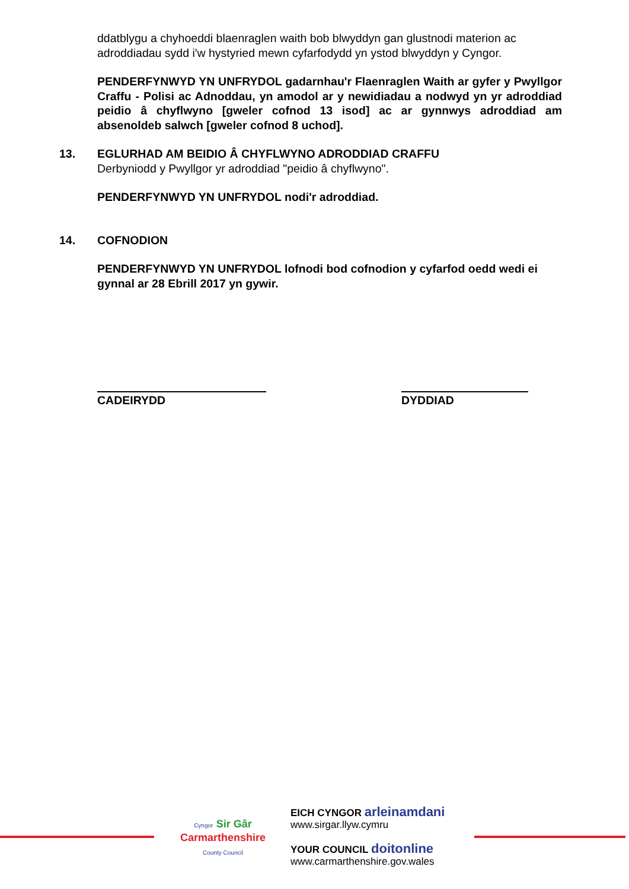ddatblygu a chyhoeddi blaenraglen waith bob blwyddyn gan glustnodi materion ac adroddiadau sydd i'w hystyried mewn cyfarfodydd yn ystod blwyddyn y Cyngor.
PENDERFYNWYD YN UNFRYDOL gadarnhau'r Flaenraglen Waith ar gyfer y Pwyllgor Craffu - Polisi ac Adnoddau, yn amodol ar y newidiadau a nodwyd yn yr adroddiad peidio â chyflwyno [gweler cofnod 13 isod] ac ar gynnwys adroddiad am absenoldeb salwch [gweler cofnod 8 uchod].
13. EGLURHAD AM BEIDIO Â CHYFLWYNO ADRODDIAD CRAFFU
Derbyniodd y Pwyllgor yr adroddiad "peidio â chyflwyno".
PENDERFYNWYD YN UNFRYDOL nodi'r adroddiad.
14. COFNODION
PENDERFYNWYD YN UNFRYDOL lofnodi bod cofnodion y cyfarfod oedd wedi ei gynnal ar 28 Ebrill 2017 yn gywir.
CADEIRYDD DYDDIAD
Cyngor Sir Gâr
Carmarthenshire
County Council
EICH CYNGOR arleinamdani
www.sirgar.llyw.cymru
YOUR COUNCIL doitonline
www.carmarthenshire.gov.wales